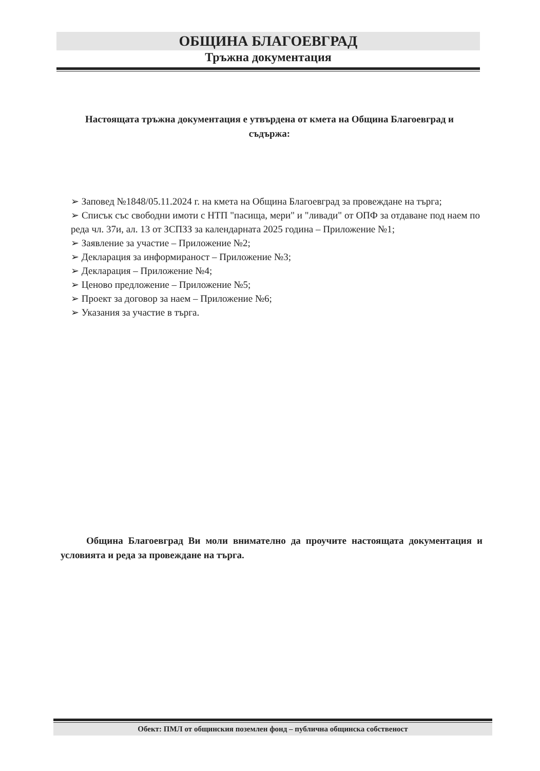ОБЩИНА БЛАГОЕВГРАД
Тръжна документация
Настоящата тръжна документация е утвърдена от кмета на Община Благоевград и съдържа:
➢ Заповед №1848/05.11.2024 г. на кмета на Община Благоевград за провеждане на търга;
➢ Списък със свободни имоти с НТП "пасища, мери" и "ливади" от ОПФ за отдаване под наем по реда чл. 37и, ал. 13 от ЗСПЗЗ за календарната 2025 година – Приложение №1;
➢ Заявление за участие – Приложение №2;
➢ Декларация за информираност – Приложение №3;
➢ Декларация – Приложение №4;
➢ Ценово предложение – Приложение №5;
➢ Проект за договор за наем – Приложение №6;
➢ Указания за участие в търга.
Община Благоевград Ви моли внимателно да проучите настоящата документация и условията и реда за провеждане на търга.
Обект: ПМЛ от общинския поземлен фонд – публична общинска собственост